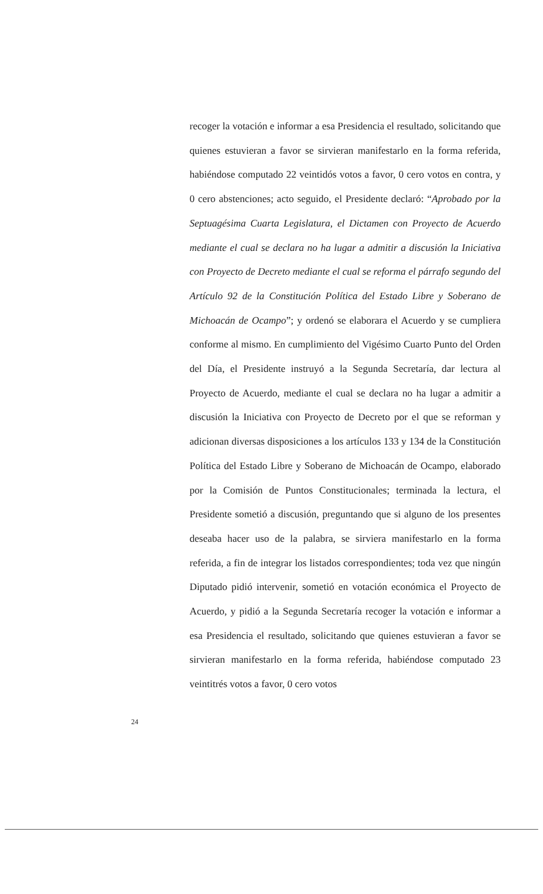recoger la votación e informar a esa Presidencia el resultado, solicitando que quienes estuvieran a favor se sirvieran manifestarlo en la forma referida, habiéndose computado 22 veintidós votos a favor, 0 cero votos en contra, y 0 cero abstenciones; acto seguido, el Presidente declaró: “Aprobado por la Septuagésima Cuarta Legislatura, el Dictamen con Proyecto de Acuerdo mediante el cual se declara no ha lugar a admitir a discusión la Iniciativa con Proyecto de Decreto mediante el cual se reforma el párrafo segundo del Artículo 92 de la Constitución Política del Estado Libre y Soberano de Michoacán de Ocampo”; y ordenó se elaborara el Acuerdo y se cumpliera conforme al mismo. En cumplimiento del Vigésimo Cuarto Punto del Orden del Día, el Presidente instruyó a la Segunda Secretaría, dar lectura al Proyecto de Acuerdo, mediante el cual se declara no ha lugar a admitir a discusión la Iniciativa con Proyecto de Decreto por el que se reforman y adicionan diversas disposiciones a los artículos 133 y 134 de la Constitución Política del Estado Libre y Soberano de Michoacán de Ocampo, elaborado por la Comisión de Puntos Constitucionales; terminada la lectura, el Presidente sometió a discusión, preguntando que si alguno de los presentes deseaba hacer uso de la palabra, se sirviera manifestarlo en la forma referida, a fin de integrar los listados correspondientes; toda vez que ningún Diputado pidió intervenir, sometió en votación económica el Proyecto de Acuerdo, y pidió a la Segunda Secretaría recoger la votación e informar a esa Presidencia el resultado, solicitando que quienes estuvieran a favor se sirvieran manifestarlo en la forma referida, habiéndose computado 23 veintitrés votos a favor, 0 cero votos
24